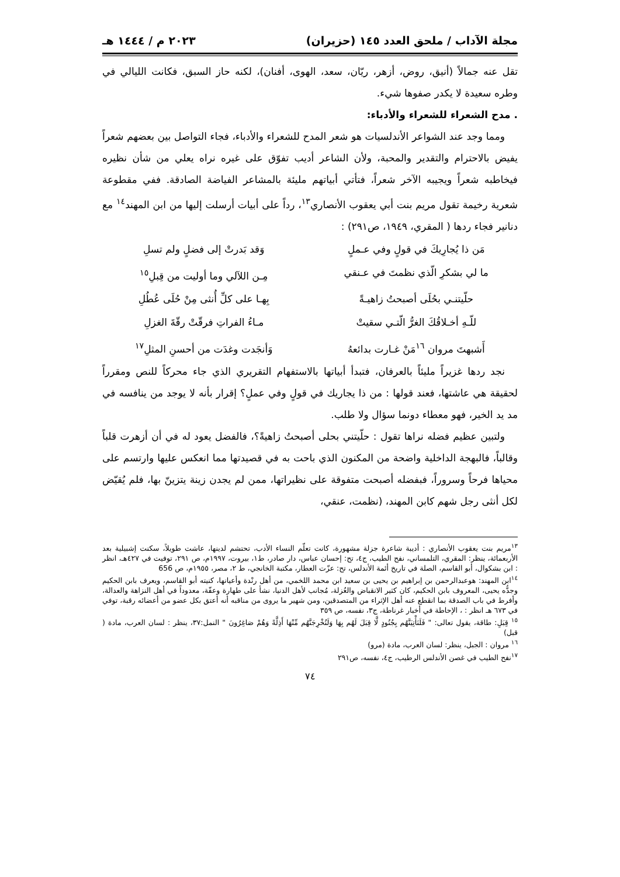مجلة الآداب / ملحق العدد ١٤٥ (حزيران) ٢٠٢٣ م / ١٤٤٤ هـ
تقل عنه جمالاً (أنيق، روض، أزهر، ريّان، سعد، الهوى، أفنان)، لكنه حاز السبق، فكانت الليالي في وطره سعيدة لا يكدر صفوها شيء.
. مدح الشعراء للشعراء والأدباء:
ومما وجد عند الشواعر الأندلسيات هو شعر المدح للشعراء والأدباء، فجاء التواصل بين بعضهم شعراً يفيض بالاحترام والتقدير والمحبة، ولأن الشاعر أديب تفوّق على غيره نراه يعلي من شأن نظيره فيخاطبه شعراً ويجيبه الآخر شعراً، فتأتي أبياتهم مليئة بالمشاعر الفياضة الصادقة. ففي مقطوعة شعرية رخيمة تقول مريم بنت أبي يعقوب الأنصاري<sup>١٣</sup>، رداً على أبيات أرسلت إليها من ابن المهند<sup>١٤</sup> مع دنانير فجاء ردها ( المقري، ١٩٤٩، ص٢٩١) :
مَن ذا يُجارِيكَ في قولٍ وفي عـملٍ وَقد بَدرتْ إلى فضلٍ ولم تسلِ
ما لي بشكرِ الّذي نظمتَ في عـنقي مِـن اللآلي وما أوليت من قِبلِ<sup>١٥</sup>
حلّيتنـي بحُلَى أصبحتُ زاهيـةً بِهـا على كلِّ أُنثى مِنْ حُلَى عُطُلِ
للّـهِ أخـلاقُكَ الغرُّ الّتـي سقيتْ مـاءُ الفراتِ فرقّتْ رقّةَ الغزلِ
أَشبهتَ مروان <sup>١٦</sup>مَنْ غـارت بدائعهُ وَأنجَدت وغدَت من أحسنِ المثلِ<sup>١٧</sup>
نجد ردها غزيراً مليئاً بالعرفان، فتبدأ أبياتها بالاستفهام التقريري الذي جاء محركاً للنص ومقرراً لحقيقة هي عاشتها، فعند قولها : من ذا يجاريك في قولٍ وفي عملٍ؟ إقرار بأنه لا يوجد من ينافسه في مد يد الخير، فهو معطاء دونما سؤال ولا طلب.
ولتبين عظيم فضله نراها تقول : حلّيتني بحلى أصبحتُ زاهيةً؟، فالفضل يعود له في أن أزهرت قلباً وقالباً، فالبهجة الداخلية واضحة من المكنون الذي باحت به في قصيدتها مما انعكس عليها وارتسم على محياها فرحاً وسروراً، فبفضله أصبحت متفوقة على نظيراتها، ممن لم يجدن زينة يتزينّ بها، فلم يُقيّض لكل أنثى رجل شهم كابن المهند، (نظمت، عنقي،
<sup>١٣</sup> مريم بنت يعقوب الأنصاري : أديبة شاعرة جزلة مشهورة، كانت تعلّم النساء الأدب، تحتشم لدينها، عاشت طويلاً، سكنت إشبيلية بعد الأربعمائة، ينظر: المقري، التلمساني، نفح الطيب، ج٤، تح: إحسان عباس، دار صادر، ط١، بيروت، ١٩٩٧م، ص ٢٩١، توفيت في ٤٢٧هـ، انظر : ابن بشكوال، أبو القاسم، الصلة في تاريخ أئمة الأندلس، تح: عزّت العطار، مكتبة الخانجي، ط ٢، مصر، ١٩٥٥م، ص 656
<sup>١٤</sup> ابن المهند: هوعبدالرحمن بن إبراهيم بن يحيى بن سعيد ابن محمد اللخمي، من أهل رنْدة وأعيانها، كنيته أبو القاسم، ويعرف بابن الحكيم وجدُّه يحيى، المعروف بابن الحكيم، كان كثير الانقباض والعُزلة، مُجانب لأهل الدنيا، نشأ على طهارة وعفّة، معدوداً في أهل النزاهة والعدالة، وأفرط في باب الصدقة بما انقطع عنه أهل الإثراء من المتصدقين، ومن شهير ما يروى من مناقبه أنه أعتق بكل عضو من أعضائه رقبة، توفي في ٦٧٣ هـ انظر : ، الإحاطة في أخبار غرناطة، ج٣، نفسه، ص ٣٥٩
<sup>١٥</sup> قِبَلِ: طاقة، يقول تعالى: " فَلَنَأْتِيَنَّهُم بِجُنُودٍ لَّا قِبَلَ لَهُم بِهَا وَلَنُخْرِجَنَّهُم مِّنْهَا أَذِلَّةً وَهُمْ صَاغِرُونَ " النمل:٣٧، ينظر : لسان العرب، مادة ( قبل)
<sup>١٦</sup> مروان : الجبل، ينظر: لسان العرب، مادة (مرو)
<sup>١٧</sup> نفح الطيب في غصن الأندلس الرطيب، ج٤، نفسه، ص٢٩١
٧٤